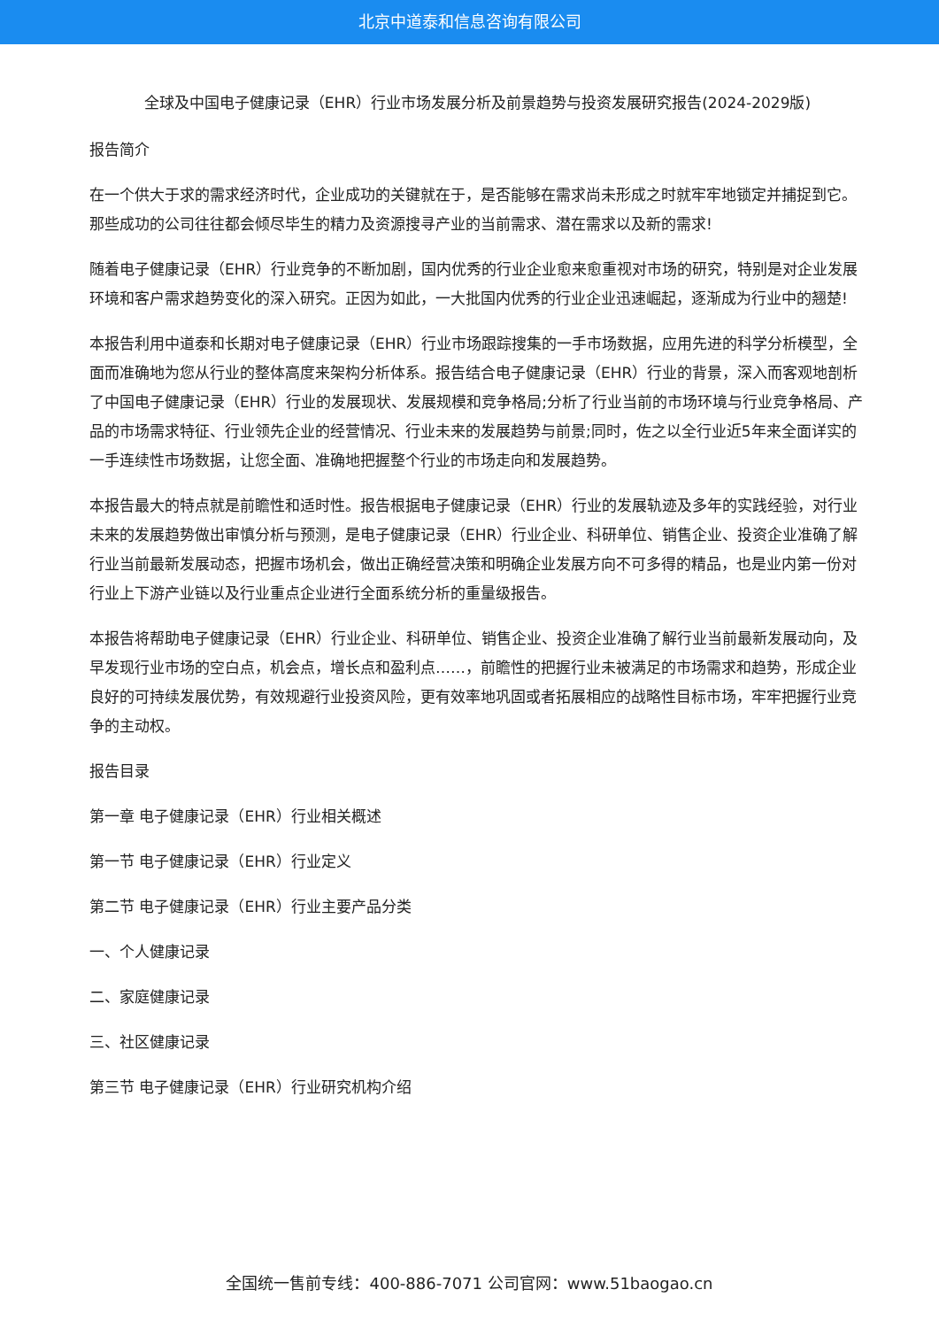北京中道泰和信息咨询有限公司
全球及中国电子健康记录（EHR）行业市场发展分析及前景趋势与投资发展研究报告(2024-2029版)
报告简介
在一个供大于求的需求经济时代，企业成功的关键就在于，是否能够在需求尚未形成之时就牢牢地锁定并捕捉到它。那些成功的公司往往都会倾尽毕生的精力及资源搜寻产业的当前需求、潜在需求以及新的需求!
随着电子健康记录（EHR）行业竞争的不断加剧，国内优秀的行业企业愈来愈重视对市场的研究，特别是对企业发展环境和客户需求趋势变化的深入研究。正因为如此，一大批国内优秀的行业企业迅速崛起，逐渐成为行业中的翘楚!
本报告利用中道泰和长期对电子健康记录（EHR）行业市场跟踪搜集的一手市场数据，应用先进的科学分析模型，全面而准确地为您从行业的整体高度来架构分析体系。报告结合电子健康记录（EHR）行业的背景，深入而客观地剖析了中国电子健康记录（EHR）行业的发展现状、发展规模和竞争格局;分析了行业当前的市场环境与行业竞争格局、产品的市场需求特征、行业领先企业的经营情况、行业未来的发展趋势与前景;同时，佐之以全行业近5年来全面详实的一手连续性市场数据，让您全面、准确地把握整个行业的市场走向和发展趋势。
本报告最大的特点就是前瞻性和适时性。报告根据电子健康记录（EHR）行业的发展轨迹及多年的实践经验，对行业未来的发展趋势做出审慎分析与预测，是电子健康记录（EHR）行业企业、科研单位、销售企业、投资企业准确了解行业当前最新发展动态，把握市场机会，做出正确经营决策和明确企业发展方向不可多得的精品，也是业内第一份对行业上下游产业链以及行业重点企业进行全面系统分析的重量级报告。
本报告将帮助电子健康记录（EHR）行业企业、科研单位、销售企业、投资企业准确了解行业当前最新发展动向，及早发现行业市场的空白点，机会点，增长点和盈利点……，前瞻性的把握行业未被满足的市场需求和趋势，形成企业良好的可持续发展优势，有效规避行业投资风险，更有效率地巩固或者拓展相应的战略性目标市场，牢牢把握行业竞争的主动权。
报告目录
第一章 电子健康记录（EHR）行业相关概述
第一节 电子健康记录（EHR）行业定义
第二节 电子健康记录（EHR）行业主要产品分类
一、个人健康记录
二、家庭健康记录
三、社区健康记录
第三节 电子健康记录（EHR）行业研究机构介绍
全国统一售前专线：400-886-7071 公司官网：www.51baogao.cn